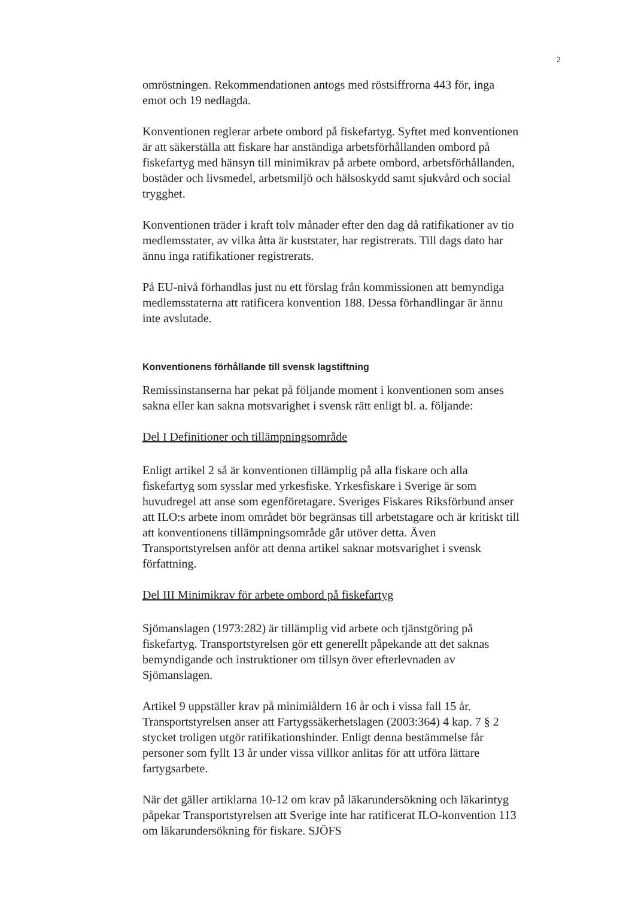2
omröstningen. Rekommendationen antogs med röstsiffrorna 443 för, inga emot och 19 nedlagda.
Konventionen reglerar arbete ombord på fiskefartyg. Syftet med konventionen är att säkerställa att fiskare har anständiga arbetsförhållanden ombord på fiskefartyg med hänsyn till minimikrav på arbete ombord, arbetsförhållanden, bostäder och livsmedel, arbetsmiljö och hälsoskydd samt sjukvård och social trygghet.
Konventionen träder i kraft tolv månader efter den dag då ratifikationer av tio medlemsstater, av vilka åtta är kuststater, har registrerats. Till dags dato har ännu inga ratifikationer registrerats.
På EU-nivå förhandlas just nu ett förslag från kommissionen att bemyndiga medlemsstaterna att ratificera konvention 188. Dessa förhandlingar är ännu inte avslutade.
Konventionens förhållande till svensk lagstiftning
Remissinstanserna har pekat på följande moment i konventionen som anses sakna eller kan sakna motsvarighet i svensk rätt enligt bl. a. följande:
Del I Definitioner och tillämpningsområde
Enligt artikel 2 så är konventionen tillämplig på alla fiskare och alla fiskefartyg som sysslar med yrkesfiske. Yrkesfiskare i Sverige är som huvudregel att anse som egenföretagare. Sveriges Fiskares Riksförbund anser att ILO:s arbete inom området bör begränsas till arbetstagare och är kritiskt till att konventionens tillämpningsområde går utöver detta. Även Transportstyrelsen anför att denna artikel saknar motsvarighet i svensk författning.
Del III Minimikrav för arbete ombord på fiskefartyg
Sjömanslagen (1973:282) är tillämplig vid arbete och tjänstgöring på fiskefartyg. Transportstyrelsen gör ett generellt påpekande att det saknas bemyndigande och instruktioner om tillsyn över efterlevnaden av Sjömanslagen.
Artikel 9 uppställer krav på minimiåldern 16 år och i vissa fall 15 år. Transportstyrelsen anser att Fartygssäkerhetslagen (2003:364) 4 kap. 7 § 2 stycket troligen utgör ratifikationshinder. Enligt denna bestämmelse får personer som fyllt 13 år under vissa villkor anlitas för att utföra lättare fartygsarbete.
När det gäller artiklarna 10-12 om krav på läkarundersökning och läkarintyg påpekar Transportstyrelsen att Sverige inte har ratificerat ILO-konvention 113 om läkarundersökning för fiskare. SJÖFS